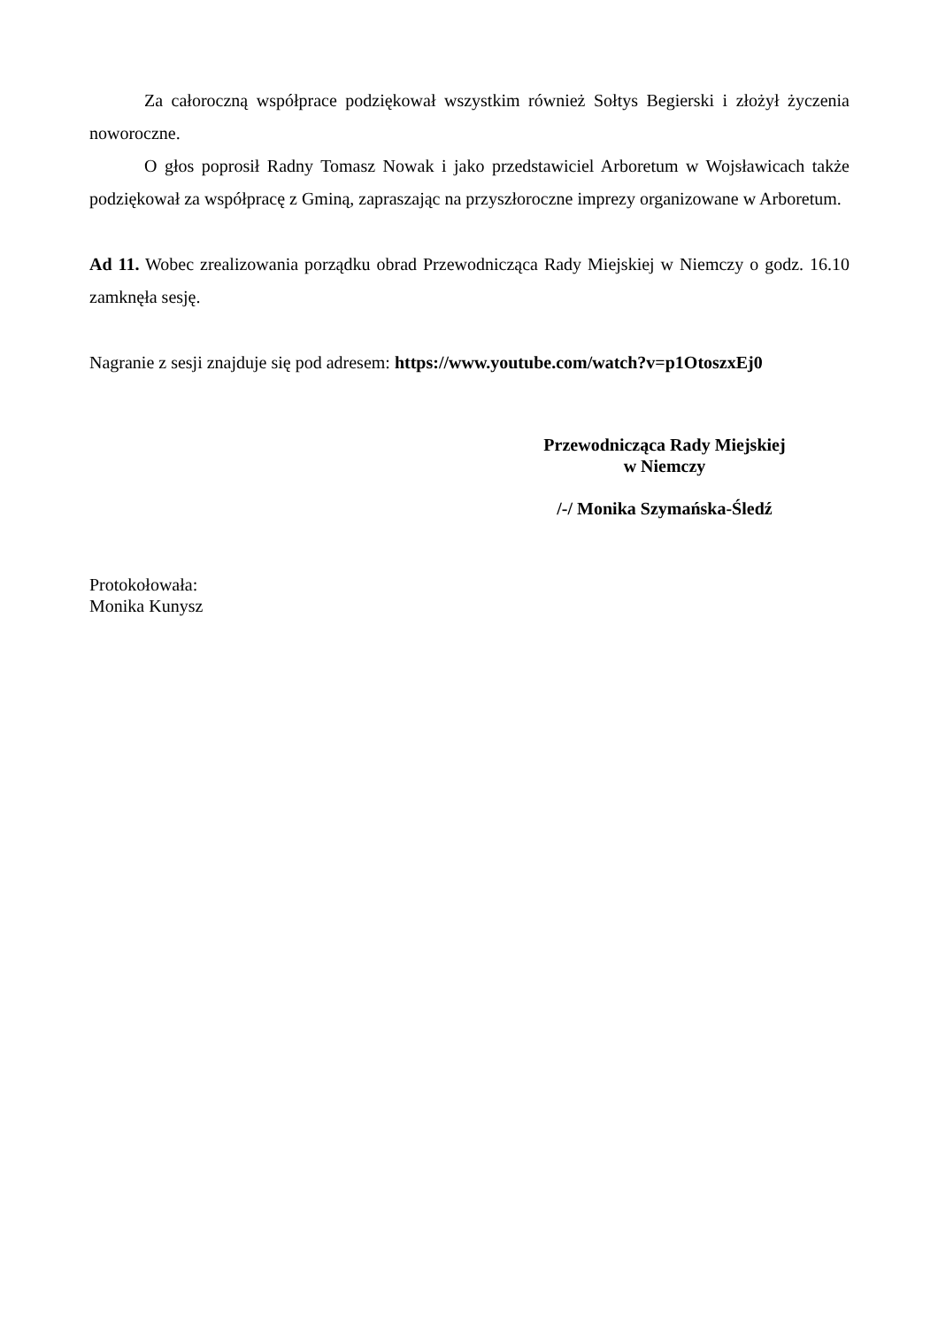Za całoroczną współprace podziękował wszystkim również Sołtys Begierski i złożył życzenia noworoczne.
O głos poprosił Radny Tomasz Nowak i jako przedstawiciel Arboretum w Wojsławicach także podziękował za współpracę z Gminą, zapraszając na przyszłoroczne imprezy organizowane w Arboretum.
Ad 11. Wobec zrealizowania porządku obrad Przewodnicząca Rady Miejskiej w Niemczy o godz. 16.10 zamknęła sesję.
Nagranie z sesji znajduje się pod adresem: https://www.youtube.com/watch?v=p1OtoszxEj0
Przewodnicząca Rady Miejskiej
w Niemczy
/-/ Monika Szymańska-Śledź
Protokołowała:
Monika Kunysz